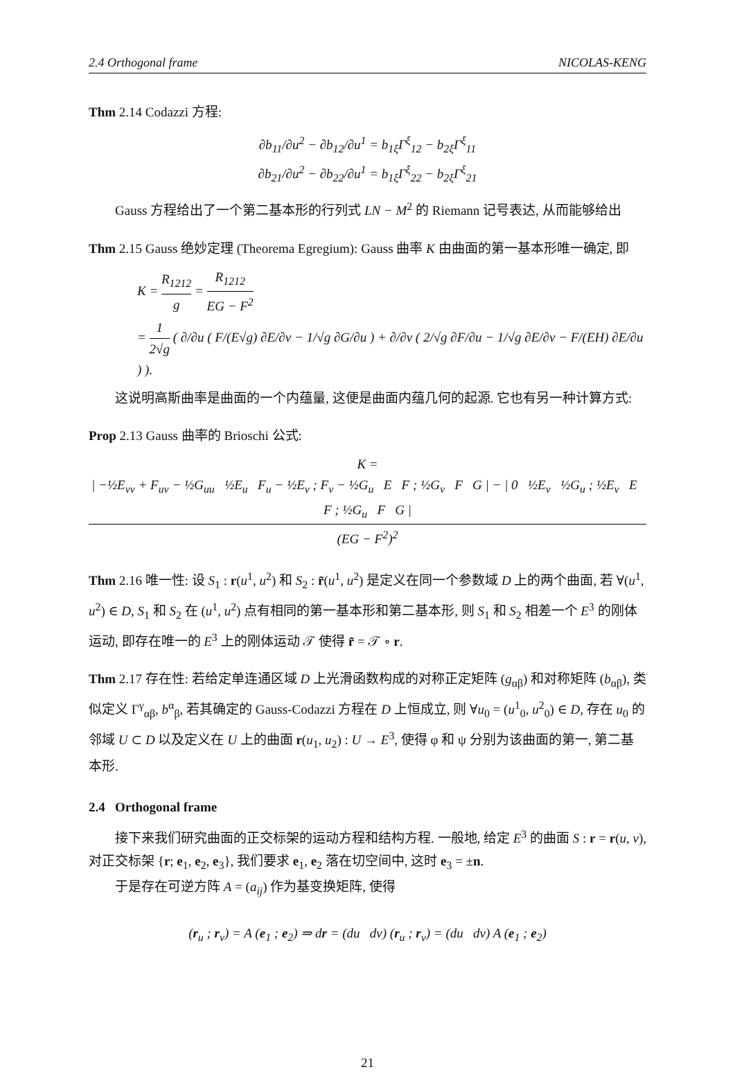2.4 Orthogonal frame NICOLAS-KENG
Thm 2.14 Codazzi 方程:
∂b<sub>11</sub>/∂u<sup>2</sup> − ∂b<sub>12</sub>/∂u<sup>1</sup> = b<sub>1ξ</sub>Γ<sup>ξ</sup><sub>12</sub> − b<sub>2ξ</sub>Γ<sup>ξ</sup><sub>11</sub>
∂b<sub>21</sub>/∂u<sup>2</sup> − ∂b<sub>22</sub>/∂u<sup>1</sup> = b<sub>1ξ</sub>Γ<sup>ξ</sup><sub>22</sub> − b<sub>2ξ</sub>Γ<sup>ξ</sup><sub>21</sub>
Gauss 方程给出了一个第二基本形的行列式 LN − M<sup>2</sup> 的 Riemann 记号表达, 从而能够给出
Thm 2.15 Gauss 绝妙定理 (Theorema Egregium): Gauss 曲率 K 由曲面的第一基本形唯一确定, 即
K = R<sub>1212</sub> g = R<sub>1212</sub> EG − F<sup>2</sup>
= 1 2√g ( ∂/∂u ( F/(E√g) ∂E/∂v − 1/√g ∂G/∂u ) + ∂/∂v ( 2/√g ∂F/∂u − 1/√g ∂E/∂v − F/(EH) ∂E/∂u ) ).
这说明高斯曲率是曲面的一个内蕴量, 这便是曲面内蕴几何的起源. 它也有另一种计算方式:
Prop 2.13 Gauss 曲率的 Brioschi 公式:
K = | −½E<sub>vv</sub> + F<sub>uv</sub> − ½G<sub>uu</sub> ½E<sub>u</sub> F<sub>u</sub> − ½E<sub>v</sub> ; F<sub>v</sub> − ½G<sub>u</sub> E F ; ½G<sub>v</sub> F G | − | 0 ½E<sub>v</sub> ½G<sub>u</sub> ; ½E<sub>v</sub> E F ; ½G<sub>u</sub> F G | (EG − F<sup>2</sup>)<sup>2</sup>
Thm 2.16 唯一性: 设 S<sub>1</sub> : r(u<sup>1</sup>, u<sup>2</sup>) 和 S<sub>2</sub> : r̃(u<sup>1</sup>, u<sup>2</sup>) 是定义在同一个参数域 D 上的两个曲面, 若 ∀(u<sup>1</sup>, u<sup>2</sup>) ∈ D, S<sub>1</sub> 和 S<sub>2</sub> 在 (u<sup>1</sup>, u<sup>2</sup>) 点有相同的第一基本形和第二基本形, 则 S<sub>1</sub> 和 S<sub>2</sub> 相差一个 E<sup>3</sup> 的刚体运动, 即存在唯一的 E<sup>3</sup> 上的刚体运动 𝒯 使得 r̃ = 𝒯 ∘ r.
Thm 2.17 存在性: 若给定单连通区域 D 上光滑函数构成的对称正定矩阵 (g<sub>αβ</sub>) 和对称矩阵 (b<sub>αβ</sub>), 类似定义 Γ<sup>γ</sup><sub>αβ</sub>, b<sup>α</sup><sub>β</sub>, 若其确定的 Gauss-Codazzi 方程在 D 上恒成立, 则 ∀u<sub>0</sub> = (u<sup>1</sup><sub>0</sub>, u<sup>2</sup><sub>0</sub>) ∈ D, 存在 u<sub>0</sub> 的邻域 U ⊂ D 以及定义在 U 上的曲面 r(u<sub>1</sub>, u<sub>2</sub>) : U → E<sup>3</sup>, 使得 φ 和 ψ 分别为该曲面的第一, 第二基本形.
2.4 Orthogonal frame
接下来我们研究曲面的正交标架的运动方程和结构方程. 一般地, 给定 E<sup>3</sup> 的曲面 S : r = r(u, v), 对正交标架 {r; e<sub>1</sub>, e<sub>2</sub>, e<sub>3</sub>}, 我们要求 e<sub>1</sub>, e<sub>2</sub> 落在切空间中, 这时 e<sub>3</sub> = ±n.
于是存在可逆方阵 A = (a<sub>ij</sub>) 作为基变换矩阵, 使得
(r<sub>u</sub> ; r<sub>v</sub>) = A (e<sub>1</sub> ; e<sub>2</sub>) ⇒ dr = (du dv) (r<sub>u</sub> ; r<sub>v</sub>) = (du dv) A (e<sub>1</sub> ; e<sub>2</sub>)
21